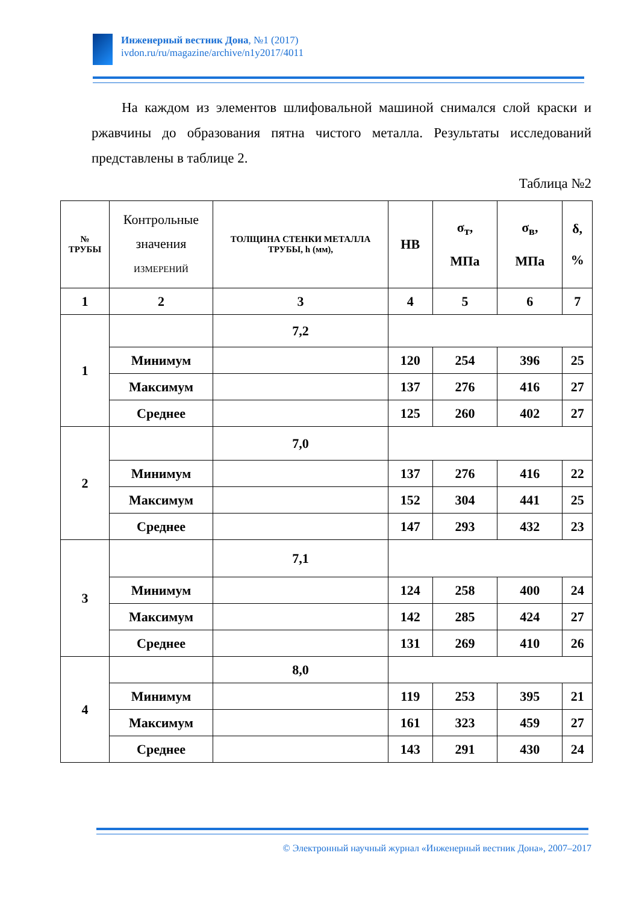Инженерный вестник Дона, №1 (2017)
ivdon.ru/ru/magazine/archive/n1y2017/4011
На каждом из элементов шлифовальной машиной снимался слой краски и ржавчины до образования пятна чистого металла. Результаты исследований представлены в таблице 2.
Таблица №2
| № ТРУБЫ | Контрольные значения ИЗМЕРЕНИЙ | ТОЛЩИНА СТЕНКИ МЕТАЛЛА ТРУБЫ, h (мм), | НВ | σ<sub>т</sub>, МПа | σ<sub>в</sub>, МПа | δ, % |
| --- | --- | --- | --- | --- | --- | --- |
| 1 | 2 | 3 | 4 | 5 | 6 | 7 |
| 1 | | 7,2 | | | | |
| | Минимум | | 120 | 254 | 396 | 25 |
| | Максимум | | 137 | 276 | 416 | 27 |
| | Среднее | | 125 | 260 | 402 | 27 |
| 2 | | 7,0 | | | | |
| | Минимум | | 137 | 276 | 416 | 22 |
| | Максимум | | 152 | 304 | 441 | 25 |
| | Среднее | | 147 | 293 | 432 | 23 |
| 3 | | 7,1 | | | | |
| | Минимум | | 124 | 258 | 400 | 24 |
| | Максимум | | 142 | 285 | 424 | 27 |
| | Среднее | | 131 | 269 | 410 | 26 |
| 4 | | 8,0 | | | | |
| | Минимум | | 119 | 253 | 395 | 21 |
| | Максимум | | 161 | 323 | 459 | 27 |
| | Среднее | | 143 | 291 | 430 | 24 |
© Электронный научный журнал «Инженерный вестник Дона», 2007–2017